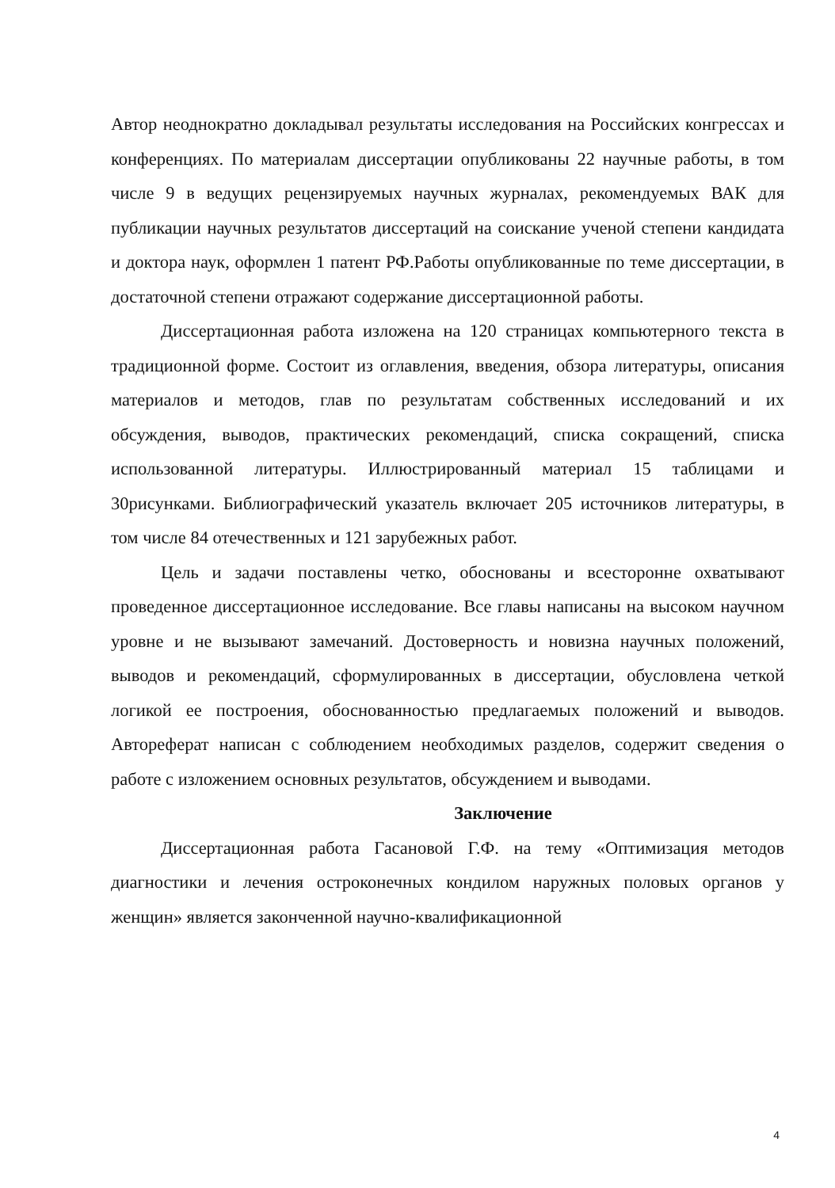Автор неоднократно докладывал результаты исследования на Российских конгрессах и конференциях. По материалам диссертации опубликованы 22 научные работы, в том числе 9 в ведущих рецензируемых научных журналах, рекомендуемых ВАК для публикации научных результатов диссертаций на соискание ученой степени кандидата и доктора наук, оформлен 1 патент РФ.Работы опубликованные по теме диссертации, в достаточной степени отражают содержание диссертационной работы.
Диссертационная работа изложена на 120 страницах компьютерного текста в традиционной форме. Состоит из оглавления, введения, обзора литературы, описания материалов и методов, глав по результатам собственных исследований и их обсуждения, выводов, практических рекомендаций, списка сокращений, списка использованной литературы. Иллюстрированный материал 15 таблицами и 30рисунками. Библиографический указатель включает 205 источников литературы, в том числе 84 отечественных и 121 зарубежных работ.
Цель и задачи поставлены четко, обоснованы и всесторонне охватывают проведенное диссертационное исследование. Все главы написаны на высоком научном уровне и не вызывают замечаний. Достоверность и новизна научных положений, выводов и рекомендаций, сформулированных в диссертации, обусловлена четкой логикой ее построения, обоснованностью предлагаемых положений и выводов. Автореферат написан с соблюдением необходимых разделов, содержит сведения о работе с изложением основных результатов, обсуждением и выводами.
Заключение
Диссертационная работа Гасановой Г.Ф. на тему «Оптимизация методов диагностики и лечения остроконечных кондилом наружных половых органов у женщин» является законченной научно-квалификационной
4